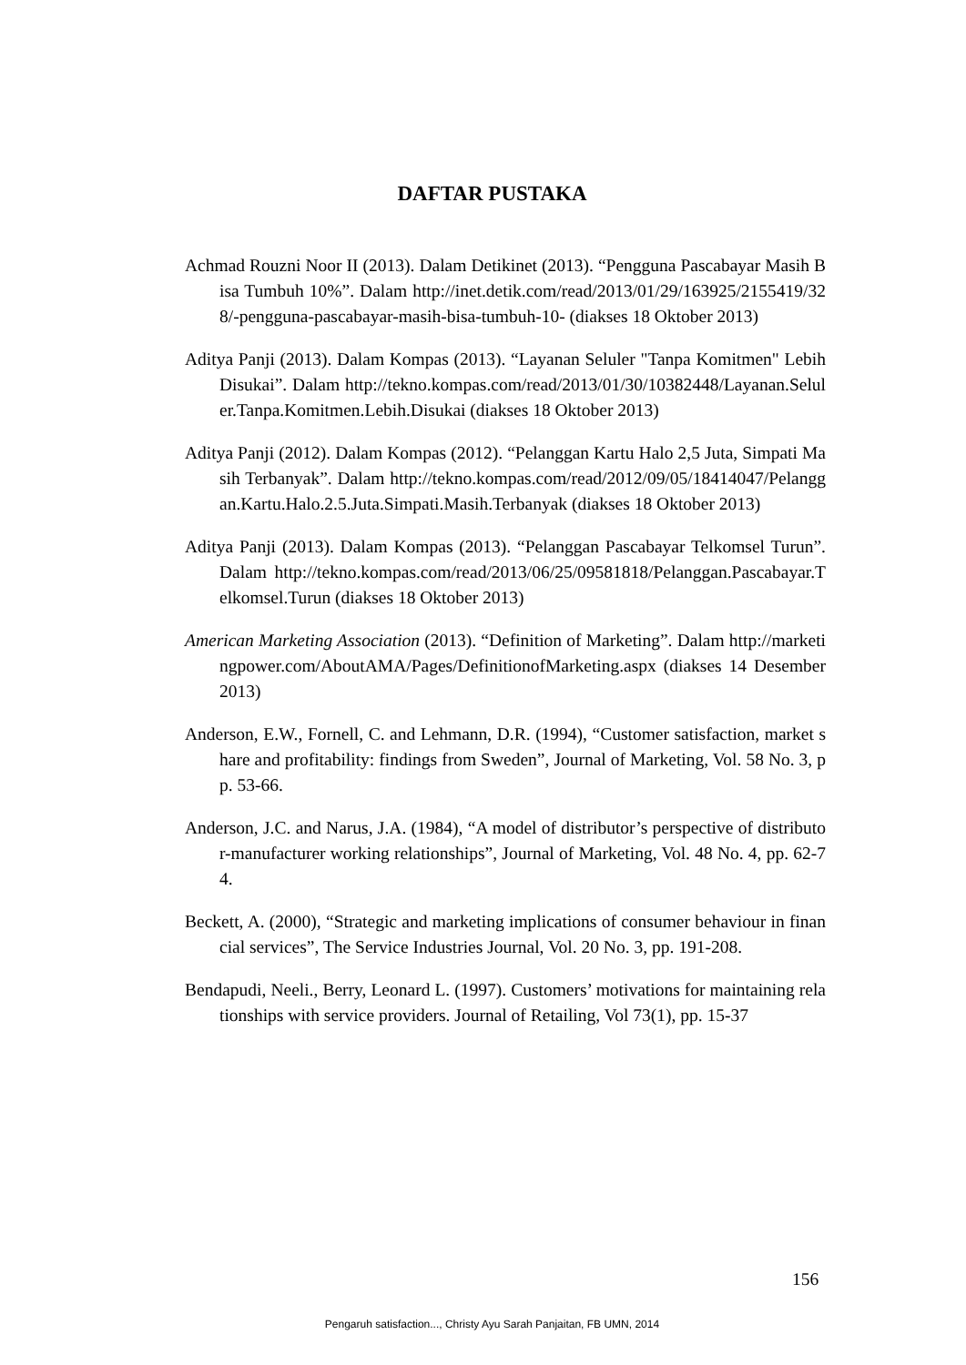DAFTAR PUSTAKA
Achmad Rouzni Noor II (2013). Dalam Detikinet (2013). “Pengguna Pascabayar Masih Bisa Tumbuh 10%”. Dalam http://inet.detik.com/read/2013/01/29/163925/2155419/328/-pengguna-pascabayar-masih-bisa-tumbuh-10- (diakses 18 Oktober 2013)
Aditya Panji (2013). Dalam Kompas (2013). “Layanan Seluler "Tanpa Komitmen" Lebih Disukai”. Dalam http://tekno.kompas.com/read/2013/01/30/10382448/Layanan.Seluler.Tanpa.Komitmen.Lebih.Disukai (diakses 18 Oktober 2013)
Aditya Panji (2012). Dalam Kompas (2012). “Pelanggan Kartu Halo 2,5 Juta, Simpati Masih Terbanyak”. Dalam http://tekno.kompas.com/read/2012/09/05/18414047/Pelanggan.Kartu.Halo.2.5.Juta.Simpati.Masih.Terbanyak (diakses 18 Oktober 2013)
Aditya Panji (2013). Dalam Kompas (2013). “Pelanggan Pascabayar Telkomsel Turun”. Dalam http://tekno.kompas.com/read/2013/06/25/09581818/Pelanggan.Pascabayar.Telkomsel.Turun (diakses 18 Oktober 2013)
American Marketing Association (2013). “Definition of Marketing”. Dalam http://marketingpower.com/AboutAMA/Pages/DefinitionofMarketing.aspx (diakses 14 Desember 2013)
Anderson, E.W., Fornell, C. and Lehmann, D.R. (1994), “Customer satisfaction, market share and profitability: findings from Sweden”, Journal of Marketing, Vol. 58 No. 3, pp. 53-66.
Anderson, J.C. and Narus, J.A. (1984), “A model of distributor’s perspective of distributor-manufacturer working relationships”, Journal of Marketing, Vol. 48 No. 4, pp. 62-74.
Beckett, A. (2000), “Strategic and marketing implications of consumer behaviour in financial services”, The Service Industries Journal, Vol. 20 No. 3, pp. 191-208.
Bendapudi, Neeli., Berry, Leonard L. (1997). Customers’ motivations for maintaining relationships with service providers. Journal of Retailing, Vol 73(1), pp. 15-37
156
Pengaruh satisfaction..., Christy Ayu Sarah Panjaitan, FB UMN, 2014